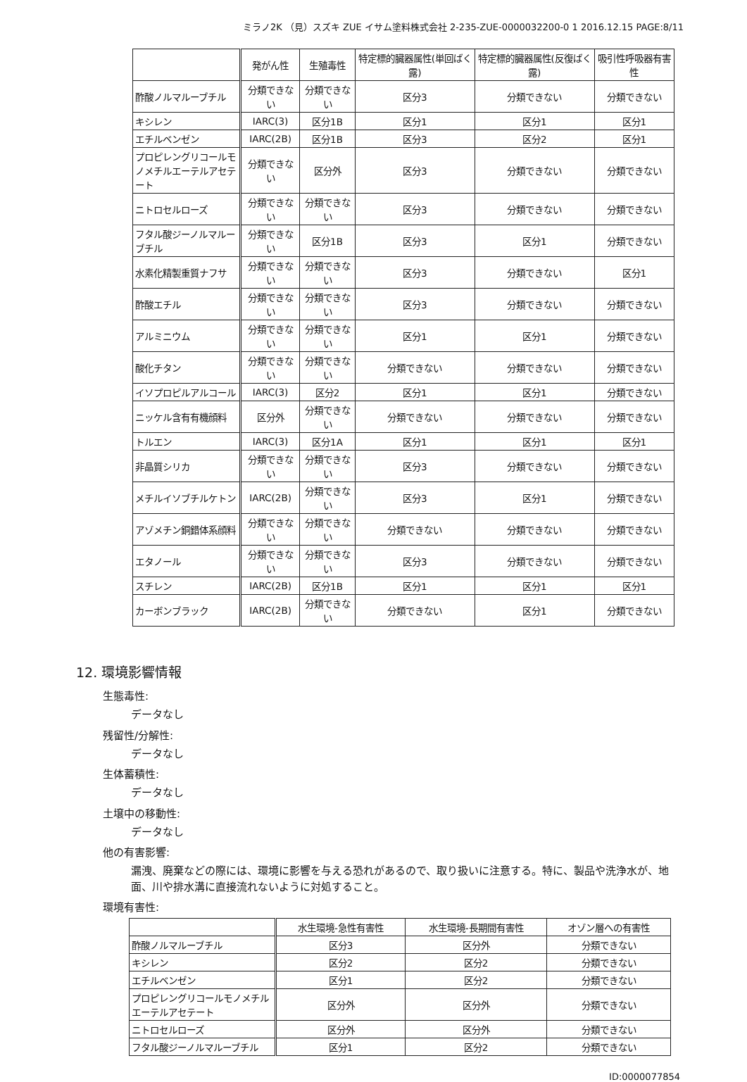ミラノ2K （見）スズキ ZUE イサム塗料株式会社 2-235-ZUE-0000032200-0 1 2016.12.15 PAGE:8/11
| | 発がん性 | 生殖毒性 | 特定標的臓器属性(単回ばく露) | 特定標的臓器属性(反復ばく露) | 吸引性呼吸器有害性 |
| --- | --- | --- | --- | --- | --- |
| 酢酸ノルマルーブチル | 分類できない | 分類できない | 区分3 | 分類できない | 分類できない |
| キシレン | IARC(3) | 区分1B | 区分1 | 区分1 | 区分1 |
| エチルベンゼン | IARC(2B) | 区分1B | 区分3 | 区分2 | 区分1 |
| プロピレングリコールモノメチルエーテルアセテート | 分類できない | 区分外 | 区分3 | 分類できない | 分類できない |
| ニトロセルローズ | 分類できない | 分類できない | 区分3 | 分類できない | 分類できない |
| フタル酸ジーノルマルーブチル | 分類できない | 区分1B | 区分3 | 区分1 | 分類できない |
| 水素化精製重質ナフサ | 分類できない | 分類できない | 区分3 | 分類できない | 区分1 |
| 酢酸エチル | 分類できない | 分類できない | 区分3 | 分類できない | 分類できない |
| アルミニウム | 分類できない | 分類できない | 区分1 | 区分1 | 分類できない |
| 酸化チタン | 分類できない | 分類できない | 分類できない | 分類できない | 分類できない |
| イソプロピルアルコール | IARC(3) | 区分2 | 区分1 | 区分1 | 分類できない |
| ニッケル含有有機顔料 | 区分外 | 分類できない | 分類できない | 分類できない | 分類できない |
| トルエン | IARC(3) | 区分1A | 区分1 | 区分1 | 区分1 |
| 非晶質シリカ | 分類できない | 分類できない | 区分3 | 分類できない | 分類できない |
| メチルイソブチルケトン | IARC(2B) | 分類できない | 区分3 | 区分1 | 分類できない |
| アゾメチン銅錯体系顔料 | 分類できない | 分類できない | 分類できない | 分類できない | 分類できない |
| エタノール | 分類できない | 分類できない | 区分3 | 分類できない | 分類できない |
| スチレン | IARC(2B) | 区分1B | 区分1 | 区分1 | 区分1 |
| カーボンブラック | IARC(2B) | 分類できない | 分類できない | 区分1 | 分類できない |
12. 環境影響情報
生態毒性:
データなし
残留性/分解性:
データなし
生体蓄積性:
データなし
土壌中の移動性:
データなし
他の有害影響:
漏洩、廃棄などの際には、環境に影響を与える恐れがあるので、取り扱いに注意する。特に、製品や洗浄水が、地面、川や排水溝に直接流れないように対処すること。
環境有害性:
| | 水生環境-急性有害性 | 水生環境-長期間有害性 | オゾン層への有害性 |
| --- | --- | --- | --- |
| 酢酸ノルマルーブチル | 区分3 | 区分外 | 分類できない |
| キシレン | 区分2 | 区分2 | 分類できない |
| エチルベンゼン | 区分1 | 区分2 | 分類できない |
| プロピレングリコールモノメチルエーテルアセテート | 区分外 | 区分外 | 分類できない |
| ニトロセルローズ | 区分外 | 区分外 | 分類できない |
| フタル酸ジーノルマルーブチル | 区分1 | 区分2 | 分類できない |
ID:0000077854